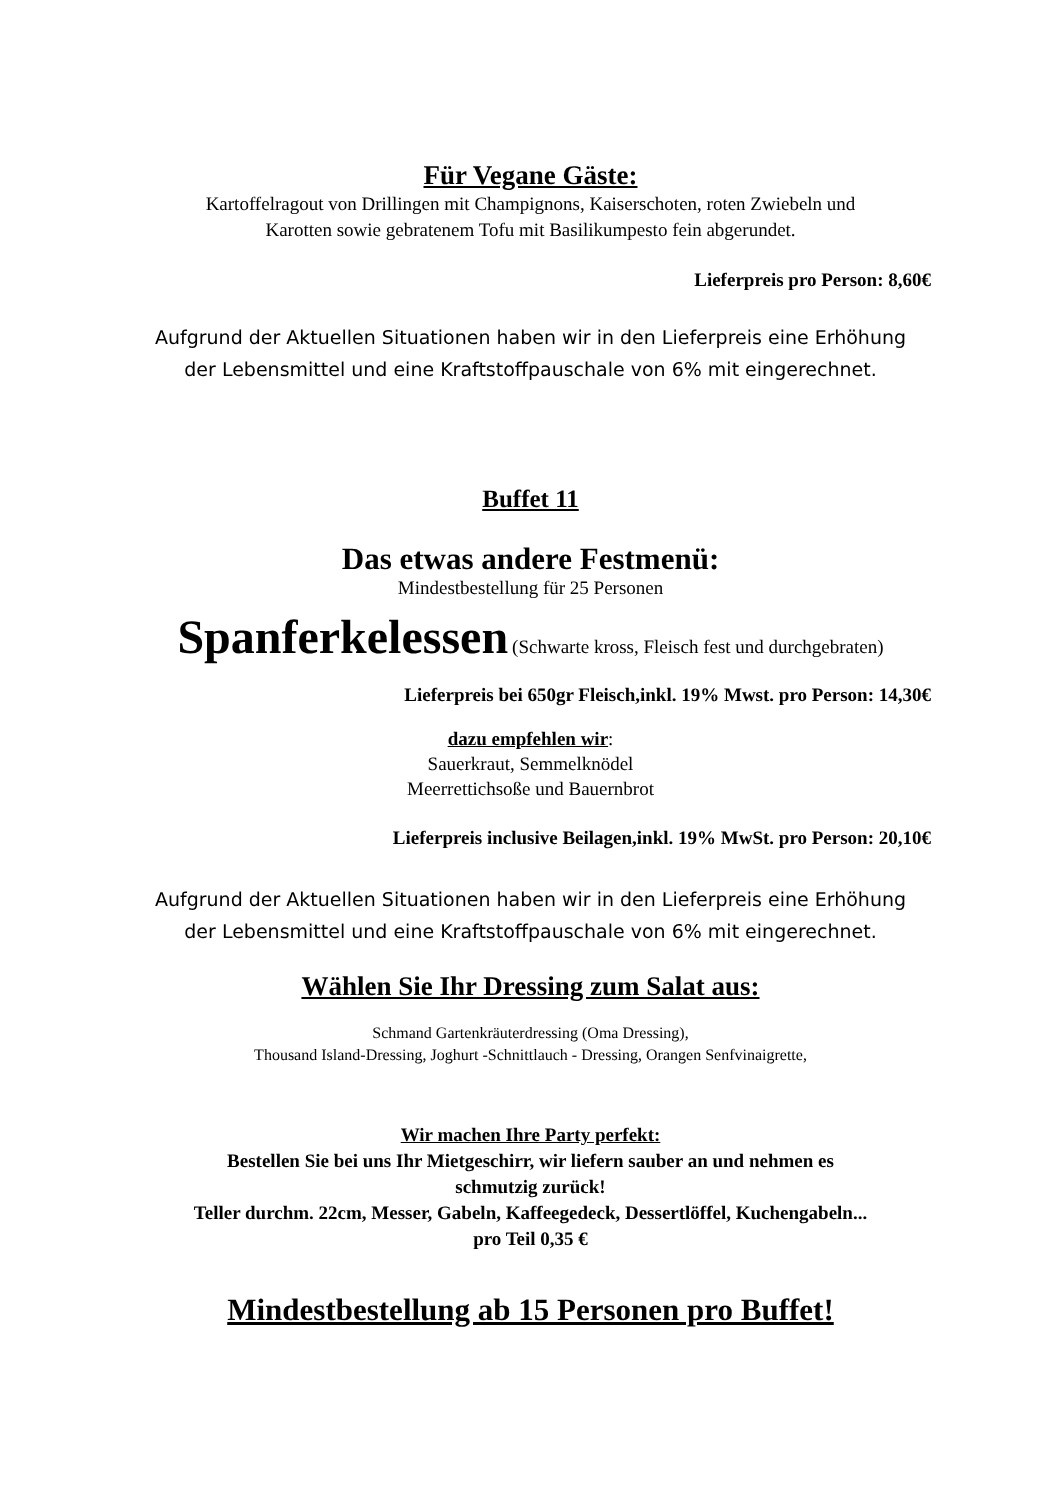Für Vegane Gäste:
Kartoffelragout von Drillingen mit Champignons, Kaiserschoten, roten Zwiebeln und
Karotten sowie gebratenem Tofu mit Basilikumpesto fein abgerundet.
Lieferpreis pro Person: 8,60€
Aufgrund der Aktuellen Situationen haben wir in den Lieferpreis eine Erhöhung
der Lebensmittel und eine Kraftstoffpauschale von 6% mit eingerechnet.
Buffet 11
Das etwas andere Festmenü:
Mindestbestellung für 25 Personen
Spanferkelessen (Schwarte kross, Fleisch fest und durchgebraten)
Lieferpreis bei 650gr Fleisch,inkl. 19% Mwst. pro Person: 14,30€
dazu empfehlen wir:
Sauerkraut, Semmelknödel
Meerrettichsoße und Bauernbrot
Lieferpreis inclusive Beilagen,inkl. 19% MwSt. pro Person: 20,10€
Aufgrund der Aktuellen Situationen haben wir in den Lieferpreis eine Erhöhung
der Lebensmittel und eine Kraftstoffpauschale von 6% mit eingerechnet.
Wählen Sie Ihr Dressing zum Salat aus:
Schmand Gartenkräuterdressing (Oma Dressing),
Thousand Island-Dressing, Joghurt -Schnittlauch - Dressing, Orangen Senfvinaigrette,
Wir machen Ihre Party perfekt:
Bestellen Sie bei uns Ihr Mietgeschirr, wir liefern sauber an und nehmen es
schmutzig zurück!
Teller durchm. 22cm, Messer, Gabeln, Kaffeegedeck, Dessertlöffel, Kuchengabeln...
pro Teil 0,35 €
Mindestbestellung ab 15 Personen pro Buffet!